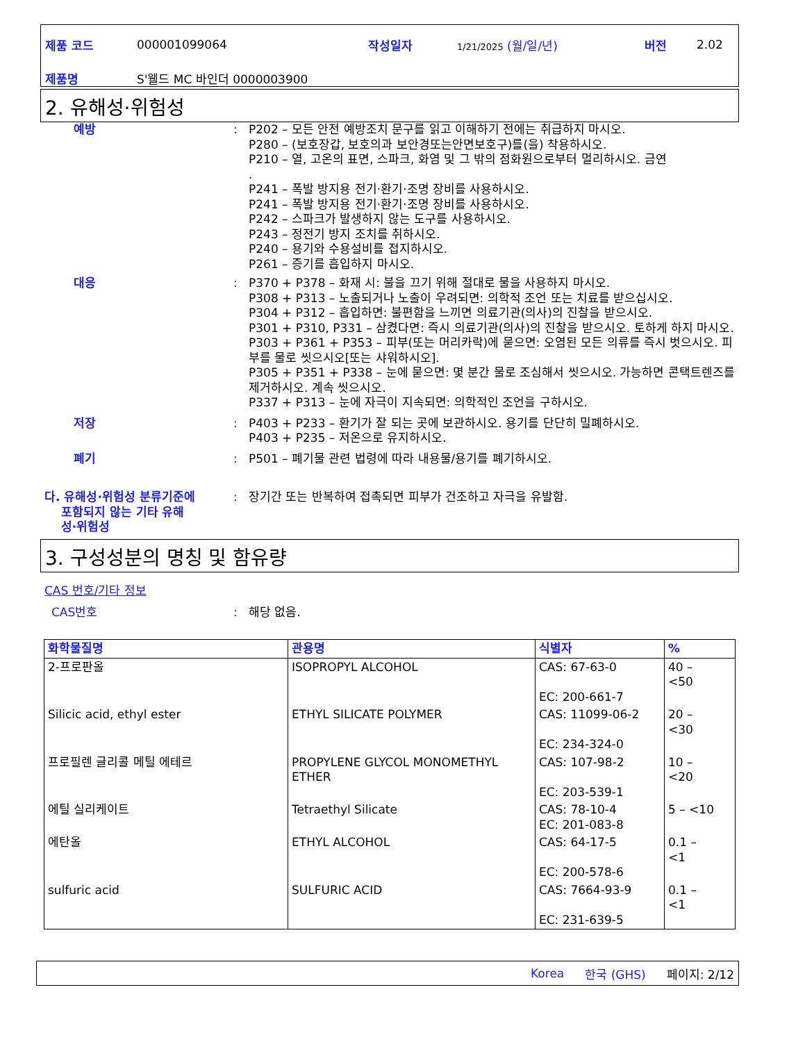제품 코드 000001099064 작성일자 1/21/2025 (월/일/년) 버전 2.02
제품명 S'웰드 MC 바인더 0000003900
2. 유해성·위험성
예방 : P202 – 모든 안전 예방조치 문구를 읽고 이해하기 전에는 취급하지 마시오.
P280 – (보호장갑, 보호의과 보안경또는안면보호구)를(을) 착용하시오.
P210 – 열, 고온의 표면, 스파크, 화염 및 그 밖의 점화원으로부터 멀리하시오. 금연
.
P241 – 폭발 방지용 전기·환기·조명 장비를 사용하시오.
P241 – 폭발 방지용 전기·환기·조명 장비를 사용하시오.
P242 – 스파크가 발생하지 않는 도구를 사용하시오.
P243 – 정전기 방지 조치를 취하시오.
P240 – 용기와 수용설비를 접지하시오.
P261 – 증기를 흡입하지 마시오.
대응 : P370 + P378 – 화재 시: 불을 끄기 위해 절대로 물을 사용하지 마시오.
P308 + P313 – 노출되거나 노출이 우려되면: 의학적 조언 또는 치료를 받으십시오.
P304 + P312 – 흡입하면: 불편함을 느끼면 의료기관(의사)의 진찰을 받으시오.
P301 + P310, P331 – 삼켰다면: 즉시 의료기관(의사)의 진찰을 받으시오. 토하게 하지 마시오.
P303 + P361 + P353 – 피부(또는 머리카락)에 묻으면: 오염된 모든 의류를 즉시 벗으시오. 피부를 물로 씻으시오[또는 샤워하시오].
P305 + P351 + P338 – 눈에 묻으면: 몇 분간 물로 조심해서 씻으시오. 가능하면 콘택트렌즈를 제거하시오. 계속 씻으시오.
P337 + P313 – 눈에 자극이 지속되면: 의학적인 조언을 구하시오.
저장 : P403 + P233 – 환기가 잘 되는 곳에 보관하시오. 용기를 단단히 밀폐하시오.
P403 + P235 – 저온으로 유지하시오.
폐기 : P501 – 폐기물 관련 법령에 따라 내용물/용기를 폐기하시오.
다. 유해성·위험성 분류기준에
포함되지 않는 기타 유해
성·위험성
: 장기간 또는 반복하여 접촉되면 피부가 건조하고 자극을 유발함.
3. 구성성분의 명칭 및 함유량
CAS 번호/기타 정보
CAS번호 : 해당 없음.
| 화학물질명 | 관용명 | 식별자 | % |
| --- | --- | --- | --- |
| 2-프로판올 | ISOPROPYL ALCOHOL | CAS: 67-63-0 EC: 200-661-7 | 40 – <50 |
| Silicic acid, ethyl ester | ETHYL SILICATE POLYMER | CAS: 11099-06-2 EC: 234-324-0 | 20 – <30 |
| 프로필렌 글리콜 메틸 에테르 | PROPYLENE GLYCOL MONOMETHYL ETHER | CAS: 107-98-2 EC: 203-539-1 | 10 – <20 |
| 에틸 실리케이트 | Tetraethyl Silicate | CAS: 78-10-4 EC: 201-083-8 | 5 – <10 |
| 에탄올 | ETHYL ALCOHOL | CAS: 64-17-5 EC: 200-578-6 | 0.1 – <1 |
| sulfuric acid | SULFURIC ACID | CAS: 7664-93-9 EC: 231-639-5 | 0.1 – <1 |
Korea 한국 (GHS) 페이지: 2/12